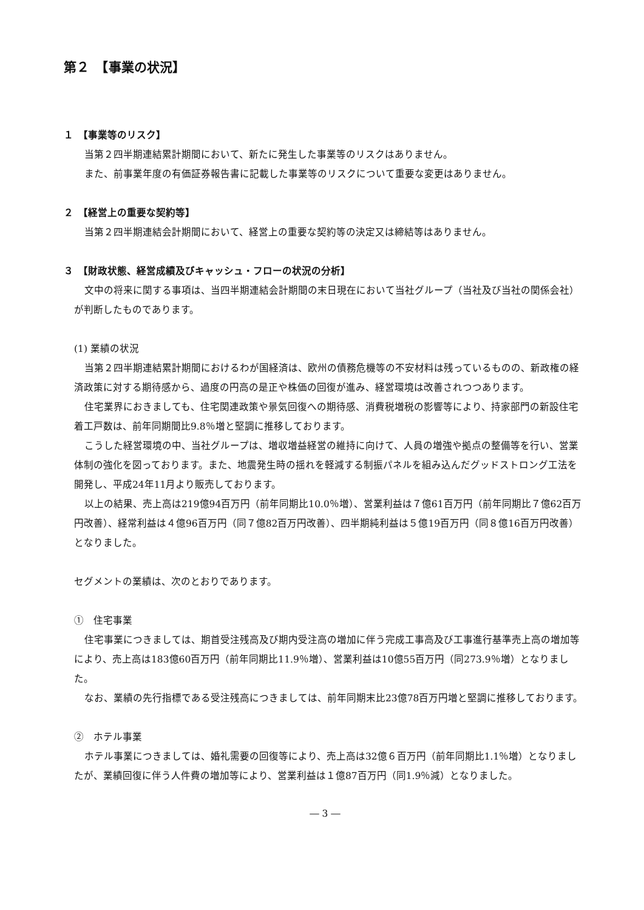第２　【事業の状況】
１　【事業等のリスク】
当第２四半期連結累計期間において、新たに発生した事業等のリスクはありません。
また、前事業年度の有価証券報告書に記載した事業等のリスクについて重要な変更はありません。
２　【経営上の重要な契約等】
当第２四半期連結会計期間において、経営上の重要な契約等の決定又は締結等はありません。
３　【財政状態、経営成績及びキャッシュ・フローの状況の分析】
文中の将来に関する事項は、当四半期連結会計期間の末日現在において当社グループ（当社及び当社の関係会社）が判断したものであります。
(1) 業績の状況
当第２四半期連結累計期間におけるわが国経済は、欧州の債務危機等の不安材料は残っているものの、新政権の経済政策に対する期待感から、過度の円高の是正や株価の回復が進み、経営環境は改善されつつあります。
住宅業界におきましても、住宅関連政策や景気回復への期待感、消費税増税の影響等により、持家部門の新設住宅着工戸数は、前年同期間比9.8％増と堅調に推移しております。
こうした経営環境の中、当社グループは、増収増益経営の維持に向けて、人員の増強や拠点の整備等を行い、営業体制の強化を図っております。また、地震発生時の揺れを軽減する制振パネルを組み込んだグッドストロング工法を開発し、平成24年11月より販売しております。
以上の結果、売上高は219億94百万円（前年同期比10.0％増）、営業利益は７億61百万円（前年同期比７億62百万円改善）、経常利益は４億96百万円（同７億82百万円改善）、四半期純利益は５億19百万円（同８億16百万円改善）となりました。
セグメントの業績は、次のとおりであります。
①　住宅事業
住宅事業につきましては、期首受注残高及び期内受注高の増加に伴う完成工事高及び工事進行基準売上高の増加等により、売上高は183億60百万円（前年同期比11.9％増）、営業利益は10億55百万円（同273.9％増）となりました。
なお、業績の先行指標である受注残高につきましては、前年同期末比23億78百万円増と堅調に推移しております。
②　ホテル事業
ホテル事業につきましては、婚礼需要の回復等により、売上高は32億６百万円（前年同期比1.1％増）となりましたが、業績回復に伴う人件費の増加等により、営業利益は１億87百万円（同1.9％減）となりました。
― 3 ―